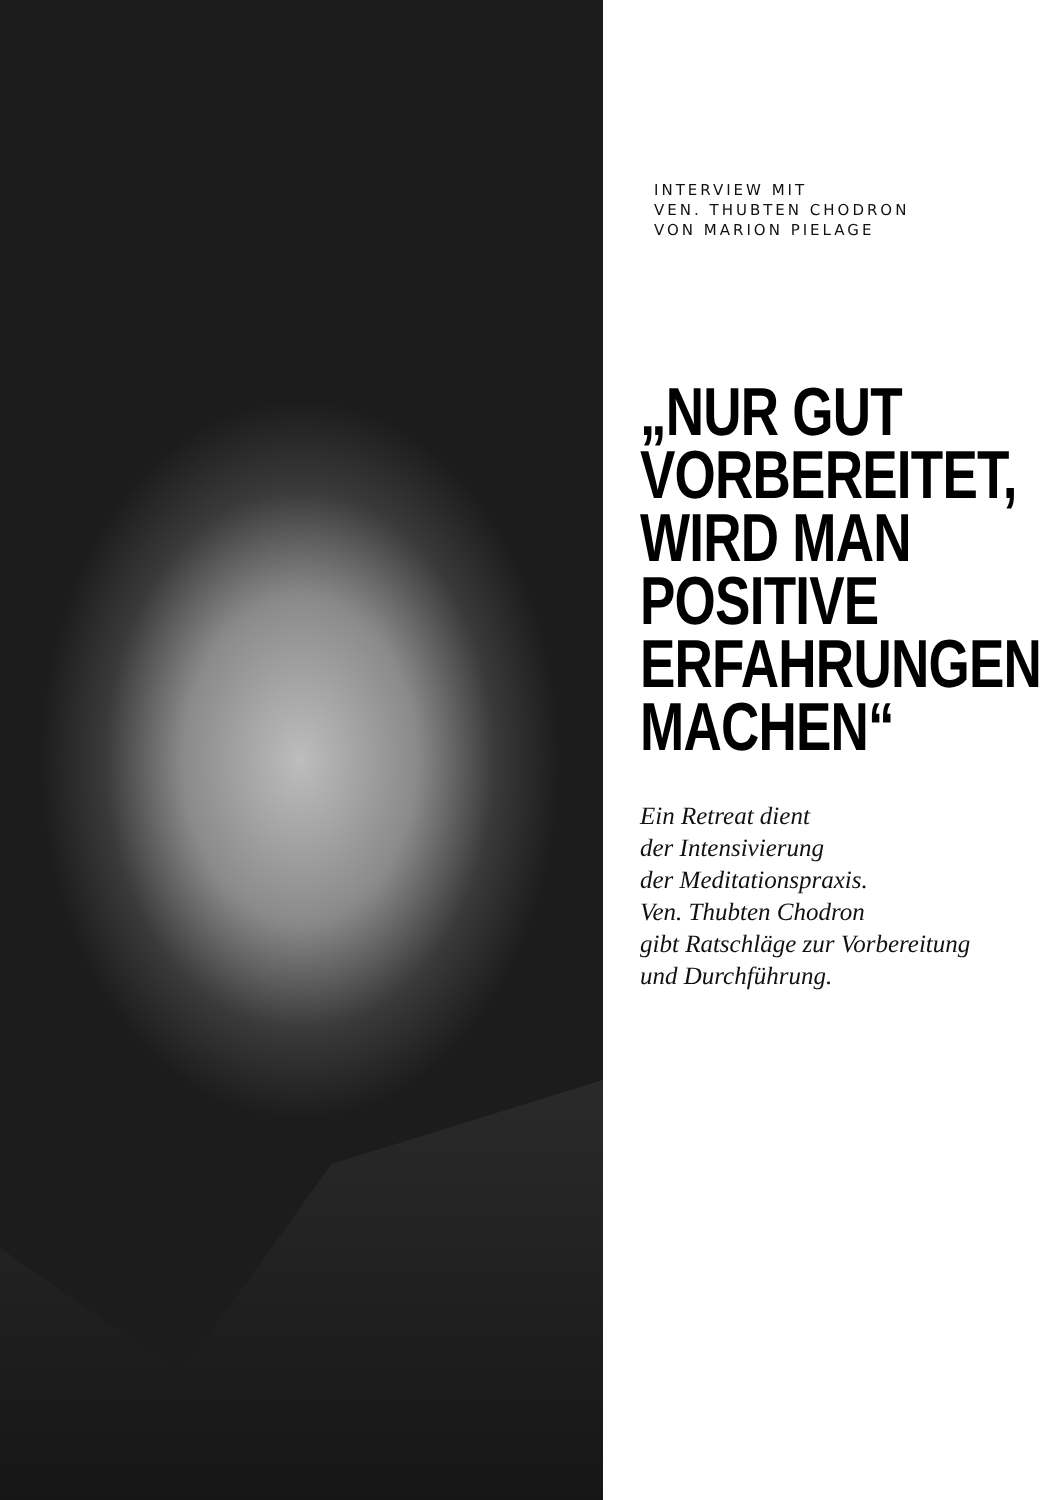INTERVIEW MIT
VEN. THUBTEN CHODRON
VON MARION PIELAGE
„NUR GUT
VORBEREITET,
WIRD MAN
POSITIVE
ERFAHRUNGEN
MACHEN“
Ein Retreat dient
der Intensivierung
der Meditationspraxis.
Ven. Thubten Chodron
gibt Ratschläge zur Vorbereitung
und Durchführung.